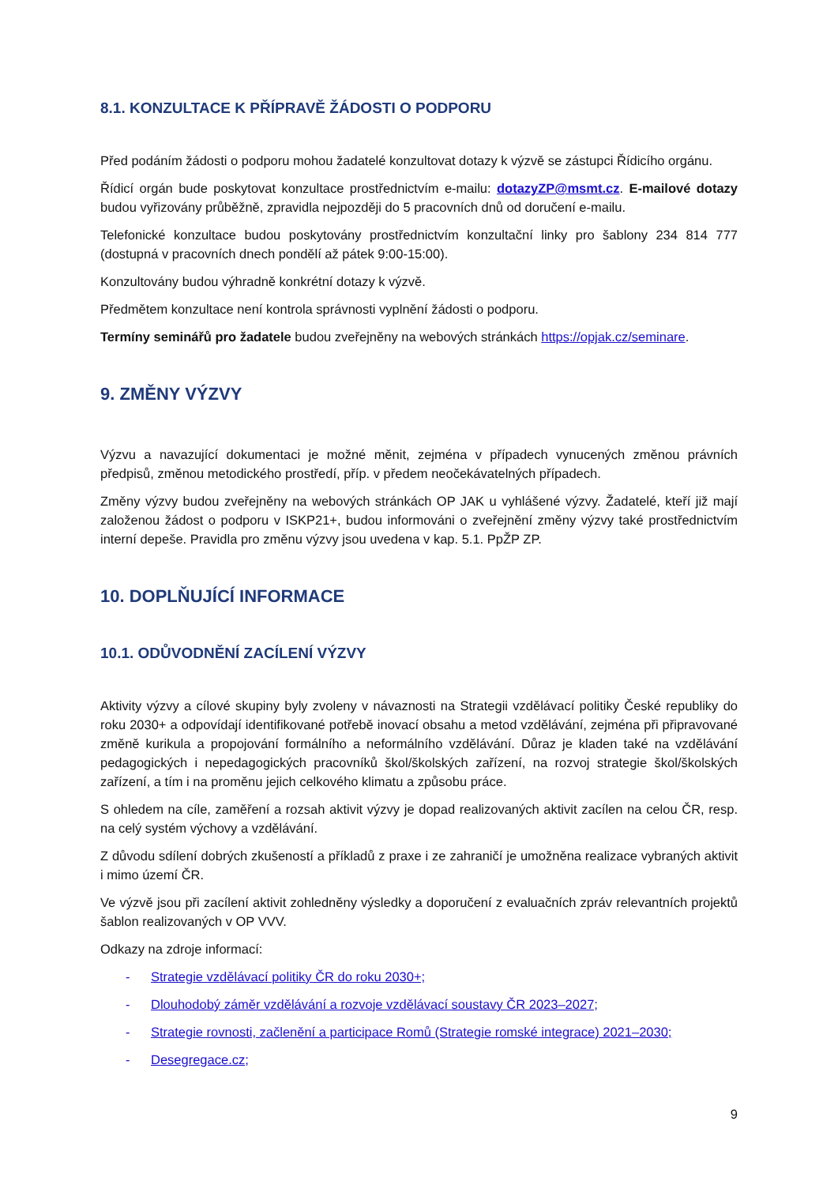8.1. KONZULTACE K PŘÍPRAVĚ ŽÁDOSTI O PODPORU
Před podáním žádosti o podporu mohou žadatelé konzultovat dotazy k výzvě se zástupci Řídicího orgánu.
Řídicí orgán bude poskytovat konzultace prostřednictvím e-mailu: dotazyZP@msmt.cz. E-mailové dotazy budou vyřizovány průběžně, zpravidla nejpozději do 5 pracovních dnů od doručení e-mailu.
Telefonické konzultace budou poskytovány prostřednictvím konzultační linky pro šablony 234 814 777 (dostupná v pracovních dnech pondělí až pátek 9:00-15:00).
Konzultovány budou výhradně konkrétní dotazy k výzvě.
Předmětem konzultace není kontrola správnosti vyplnění žádosti o podporu.
Termíny seminářů pro žadatele budou zveřejněny na webových stránkách https://opjak.cz/seminare.
9. ZMĚNY VÝZVY
Výzvu a navazující dokumentaci je možné měnit, zejména v případech vynucených změnou právních předpisů, změnou metodického prostředí, příp. v předem neočekávatelných případech.
Změny výzvy budou zveřejněny na webových stránkách OP JAK u vyhlášené výzvy. Žadatelé, kteří již mají založenou žádost o podporu v ISKP21+, budou informováni o zveřejnění změny výzvy také prostřednictvím interní depeše. Pravidla pro změnu výzvy jsou uvedena v kap. 5.1. PpŽP ZP.
10. DOPLŇUJÍCÍ INFORMACE
10.1. ODŮVODNĚNÍ ZACÍLENÍ VÝZVY
Aktivity výzvy a cílové skupiny byly zvoleny v návaznosti na Strategii vzdělávací politiky České republiky do roku 2030+ a odpovídají identifikované potřebě inovací obsahu a metod vzdělávání, zejména při připravované změně kurikula a propojování formálního a neformálního vzdělávání. Důraz je kladen také na vzdělávání pedagogických i nepedagogických pracovníků škol/školských zařízení, na rozvoj strategie škol/školských zařízení, a tím i na proměnu jejich celkového klimatu a způsobu práce.
S ohledem na cíle, zaměření a rozsah aktivit výzvy je dopad realizovaných aktivit zacílen na celou ČR, resp. na celý systém výchovy a vzdělávání.
Z důvodu sdílení dobrých zkušeností a příkladů z praxe i ze zahraničí je umožněna realizace vybraných aktivit i mimo území ČR.
Ve výzvě jsou při zacílení aktivit zohledněny výsledky a doporučení z evaluačních zpráv relevantních projektů šablon realizovaných v OP VVV.
Odkazy na zdroje informací:
- Strategie vzdělávací politiky ČR do roku 2030+;
- Dlouhodobý záměr vzdělávání a rozvoje vzdělávací soustavy ČR 2023–2027;
- Strategie rovnosti, začlenění a participace Romů (Strategie romské integrace) 2021–2030;
- Desegregace.cz;
9